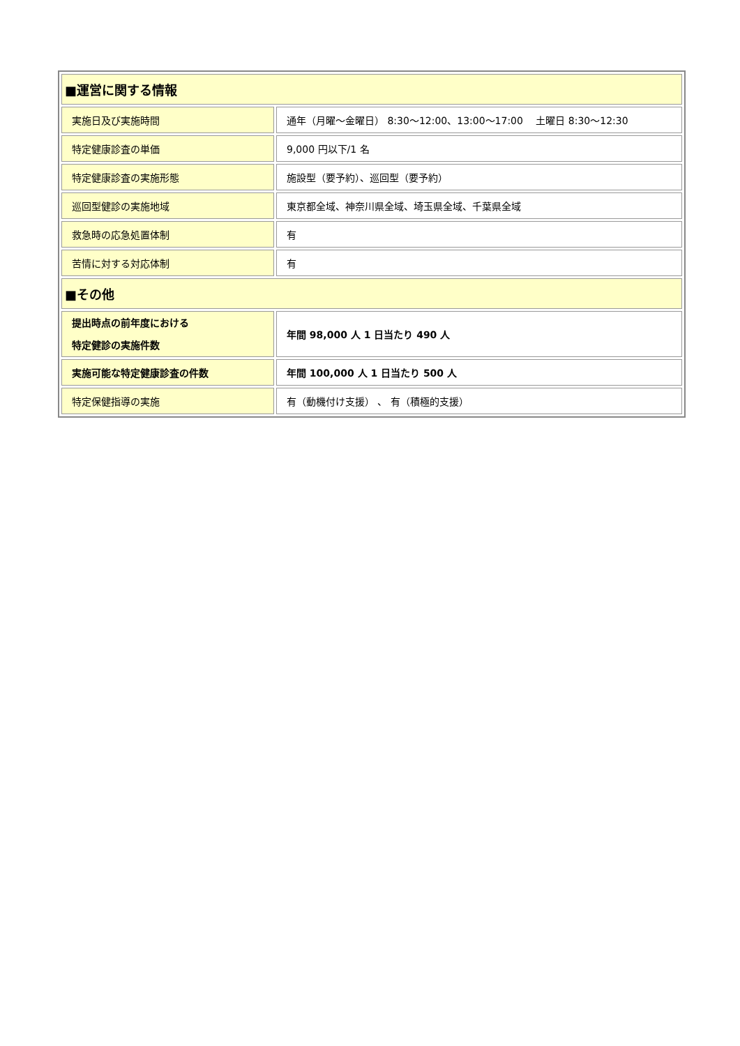| ■運営に関する情報 | |
| 実施日及び実施時間 | 通年（月曜～金曜日） 8:30～12:00、13:00～17:00 土曜日 8:30～12:30 |
| 特定健康診査の単価 | 9,000 円以下/1 名 |
| 特定健康診査の実施形態 | 施設型（要予約）、巡回型（要予約） |
| 巡回型健診の実施地域 | 東京都全域、神奈川県全域、埼玉県全域、千葉県全域 |
| 救急時の応急処置体制 | 有 |
| 苦情に対する対応体制 | 有 |
| ■その他 | |
| 提出時点の前年度における 特定健診の実施件数 | 年間 98,000 人 1 日当たり 490 人 |
| 実施可能な特定健康診査の件数 | 年間 100,000 人 1 日当たり 500 人 |
| 特定保健指導の実施 | 有（動機付け支援） 、 有（積極的支援） |